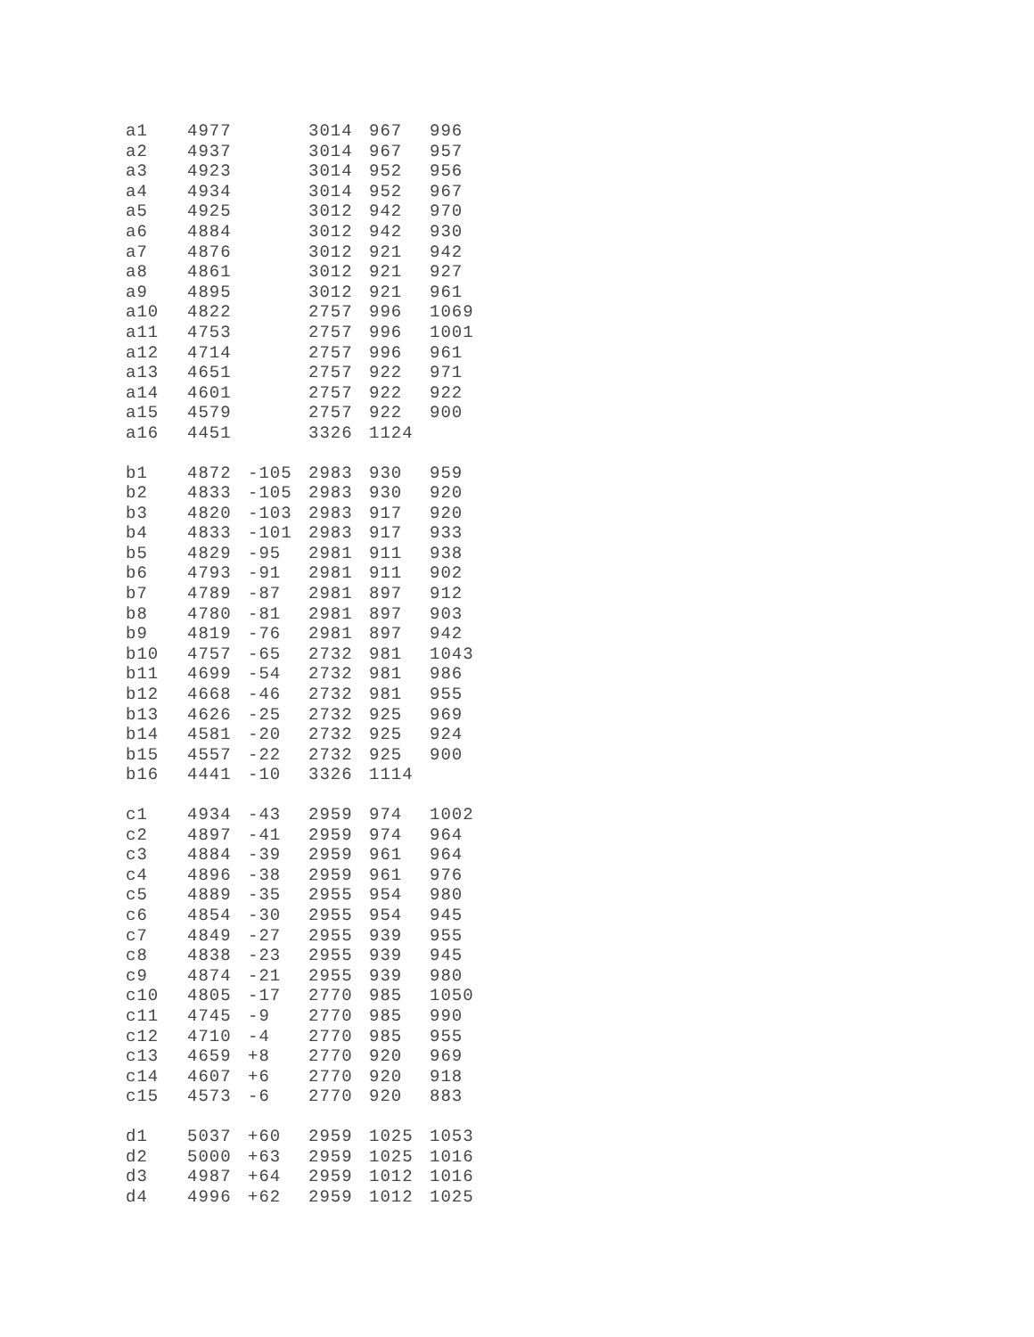| a1 | 4977 | | 3014 | 967 | 996 |
| a2 | 4937 | | 3014 | 967 | 957 |
| a3 | 4923 | | 3014 | 952 | 956 |
| a4 | 4934 | | 3014 | 952 | 967 |
| a5 | 4925 | | 3012 | 942 | 970 |
| a6 | 4884 | | 3012 | 942 | 930 |
| a7 | 4876 | | 3012 | 921 | 942 |
| a8 | 4861 | | 3012 | 921 | 927 |
| a9 | 4895 | | 3012 | 921 | 961 |
| a10 | 4822 | | 2757 | 996 | 1069 |
| a11 | 4753 | | 2757 | 996 | 1001 |
| a12 | 4714 | | 2757 | 996 | 961 |
| a13 | 4651 | | 2757 | 922 | 971 |
| a14 | 4601 | | 2757 | 922 | 922 |
| a15 | 4579 | | 2757 | 922 | 900 |
| a16 | 4451 | | 3326 | 1124 | |
| b1 | 4872 | -105 | 2983 | 930 | 959 |
| b2 | 4833 | -105 | 2983 | 930 | 920 |
| b3 | 4820 | -103 | 2983 | 917 | 920 |
| b4 | 4833 | -101 | 2983 | 917 | 933 |
| b5 | 4829 | -95 | 2981 | 911 | 938 |
| b6 | 4793 | -91 | 2981 | 911 | 902 |
| b7 | 4789 | -87 | 2981 | 897 | 912 |
| b8 | 4780 | -81 | 2981 | 897 | 903 |
| b9 | 4819 | -76 | 2981 | 897 | 942 |
| b10 | 4757 | -65 | 2732 | 981 | 1043 |
| b11 | 4699 | -54 | 2732 | 981 | 986 |
| b12 | 4668 | -46 | 2732 | 981 | 955 |
| b13 | 4626 | -25 | 2732 | 925 | 969 |
| b14 | 4581 | -20 | 2732 | 925 | 924 |
| b15 | 4557 | -22 | 2732 | 925 | 900 |
| b16 | 4441 | -10 | 3326 | 1114 | |
| c1 | 4934 | -43 | 2959 | 974 | 1002 |
| c2 | 4897 | -41 | 2959 | 974 | 964 |
| c3 | 4884 | -39 | 2959 | 961 | 964 |
| c4 | 4896 | -38 | 2959 | 961 | 976 |
| c5 | 4889 | -35 | 2955 | 954 | 980 |
| c6 | 4854 | -30 | 2955 | 954 | 945 |
| c7 | 4849 | -27 | 2955 | 939 | 955 |
| c8 | 4838 | -23 | 2955 | 939 | 945 |
| c9 | 4874 | -21 | 2955 | 939 | 980 |
| c10 | 4805 | -17 | 2770 | 985 | 1050 |
| c11 | 4745 | -9 | 2770 | 985 | 990 |
| c12 | 4710 | -4 | 2770 | 985 | 955 |
| c13 | 4659 | +8 | 2770 | 920 | 969 |
| c14 | 4607 | +6 | 2770 | 920 | 918 |
| c15 | 4573 | -6 | 2770 | 920 | 883 |
| d1 | 5037 | +60 | 2959 | 1025 | 1053 |
| d2 | 5000 | +63 | 2959 | 1025 | 1016 |
| d3 | 4987 | +64 | 2959 | 1012 | 1016 |
| d4 | 4996 | +62 | 2959 | 1012 | 1025 |